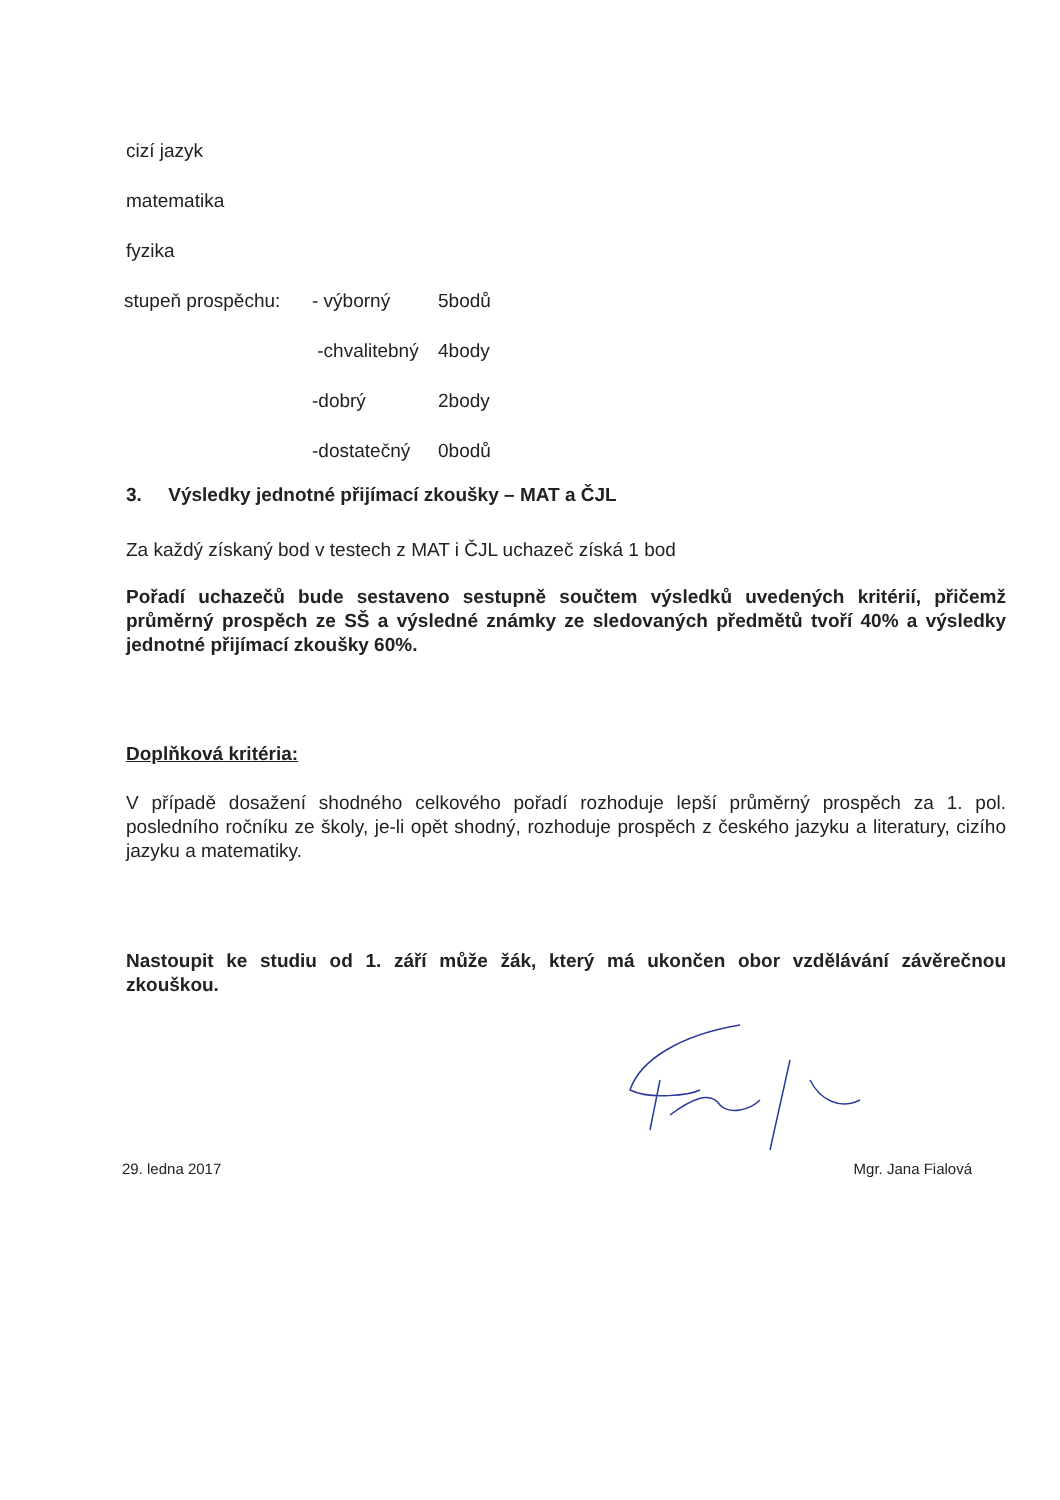cizí jazyk
matematika
fyzika
| stupeň prospěchu: | - výborný | 5bodů |
| | -chvalitebný | 4body |
| | -dobrý | 2body |
| | -dostatečný | 0bodů |
3. Výsledky jednotné přijímací zkoušky – MAT a ČJL
Za každý získaný bod v testech z MAT i ČJL uchazeč získá 1 bod
Pořadí uchazečů bude sestaveno sestupně součtem výsledků uvedených kritérií, přičemž průměrný prospěch ze SŠ a výsledné známky ze sledovaných předmětů tvoří 40% a výsledky jednotné přijímací zkoušky 60%.
Doplňková kritéria:
V případě dosažení shodného celkového pořadí rozhoduje lepší průměrný prospěch za 1. pol. posledního ročníku ze školy, je-li opět shodný, rozhoduje prospěch z českého jazyku a literatury, cizího jazyku a matematiky.
Nastoupit ke studiu od 1. září může žák, který má ukončen obor vzdělávání závěrečnou zkouškou.
29. ledna 2017 Mgr. Jana Fialová